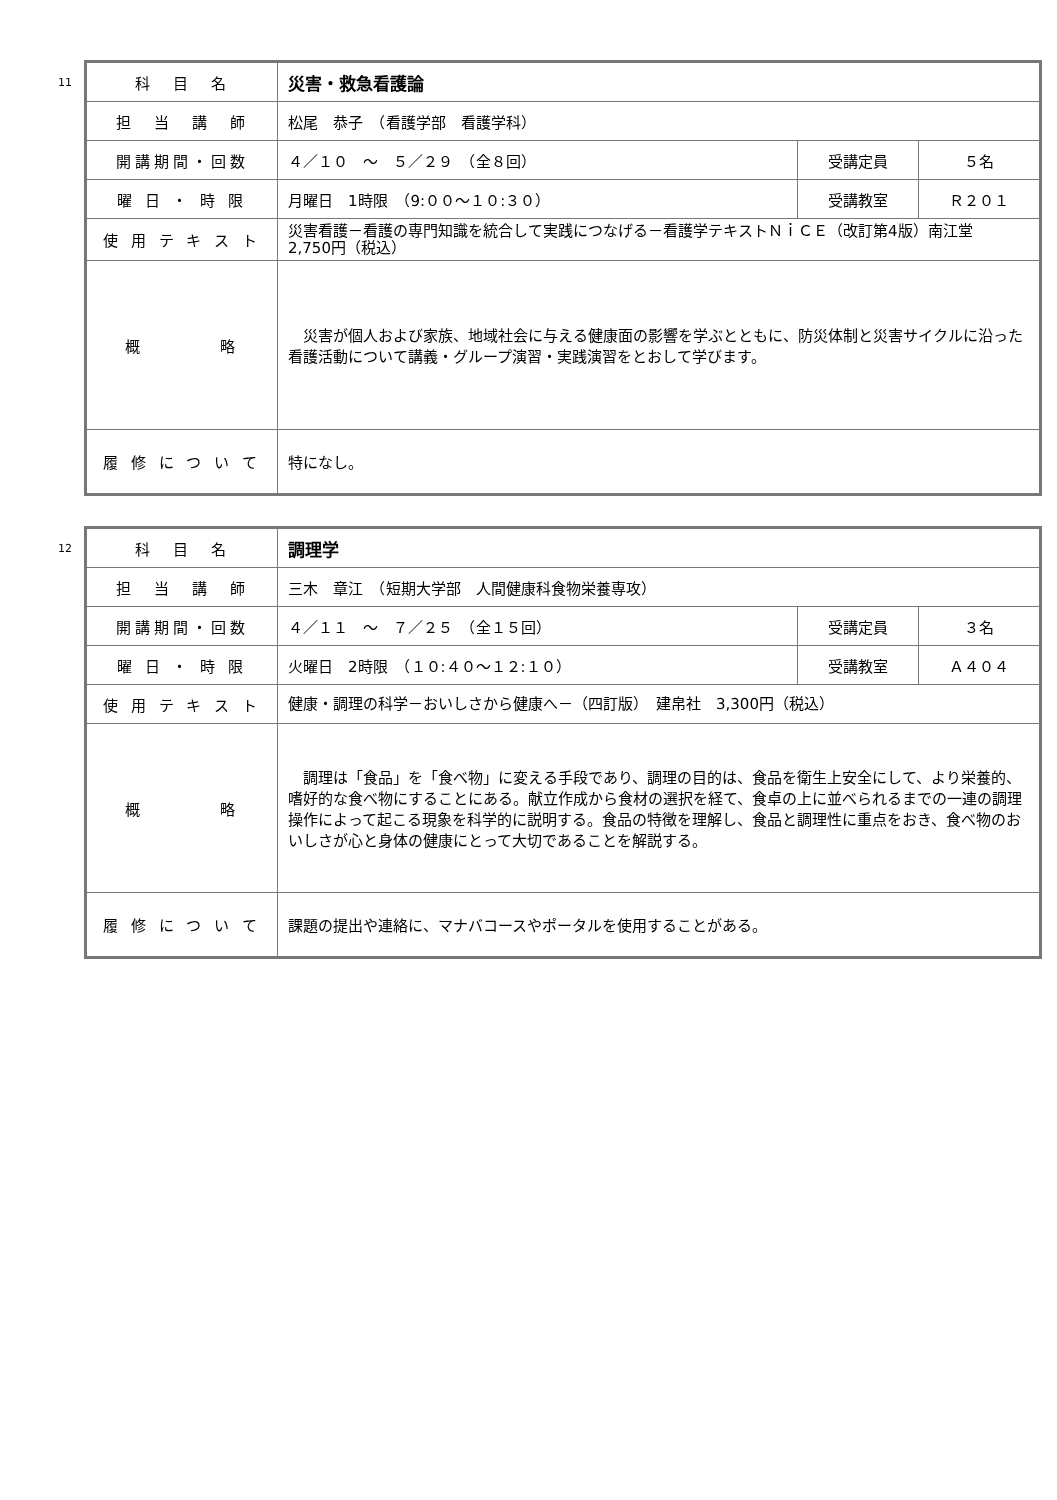11
| 科 目 名 | 災害・救急看護論 | | |
| 担 当 講 師 | 松尾 恭子 （看護学部 看護学科） | | |
| 開講期間・回数 | ４／１０ ～ ５／２９ （全８回） | 受講定員 | ５名 |
| 曜 日 ・ 時 限 | 月曜日 1時限 （9:００～１０:３０） | 受講教室 | Ｒ２０１ |
| 使 用 テ キ ス ト | 災害看護－看護の専門知識を統合して実践につなげる－看護学テキストＮｉＣＥ（改訂第4版）南江堂 2,750円（税込） | | |
| 概 略 | 災害が個人および家族、地域社会に与える健康面の影響を学ぶとともに、防災体制と災害サイクルに沿った看護活動について講義・グループ演習・実践演習をとおして学びます。 | | |
| 履 修 に つ い て | 特になし。 | | |
12
| 科 目 名 | 調理学 | | |
| 担 当 講 師 | 三木 章江 （短期大学部 人間健康科食物栄養専攻） | | |
| 開講期間・回数 | ４／１１ ～ ７／２５ （全１５回） | 受講定員 | ３名 |
| 曜 日 ・ 時 限 | 火曜日 2時限 （１０:４０～１２:１０） | 受講教室 | Ａ４０４ |
| 使 用 テ キ ス ト | 健康・調理の科学－おいしさから健康へ－（四訂版） 建帛社 3,300円（税込） | | |
| 概 略 | 調理は「食品」を「食べ物」に変える手段であり、調理の目的は、食品を衛生上安全にして、より栄養的、嗜好的な食べ物にすることにある。献立作成から食材の選択を経て、食卓の上に並べられるまでの一連の調理操作によって起こる現象を科学的に説明する。食品の特徴を理解し、食品と調理性に重点をおき、食べ物のおいしさが心と身体の健康にとって大切であることを解説する。 | | |
| 履 修 に つ い て | 課題の提出や連絡に、マナバコースやポータルを使用することがある。 | | |